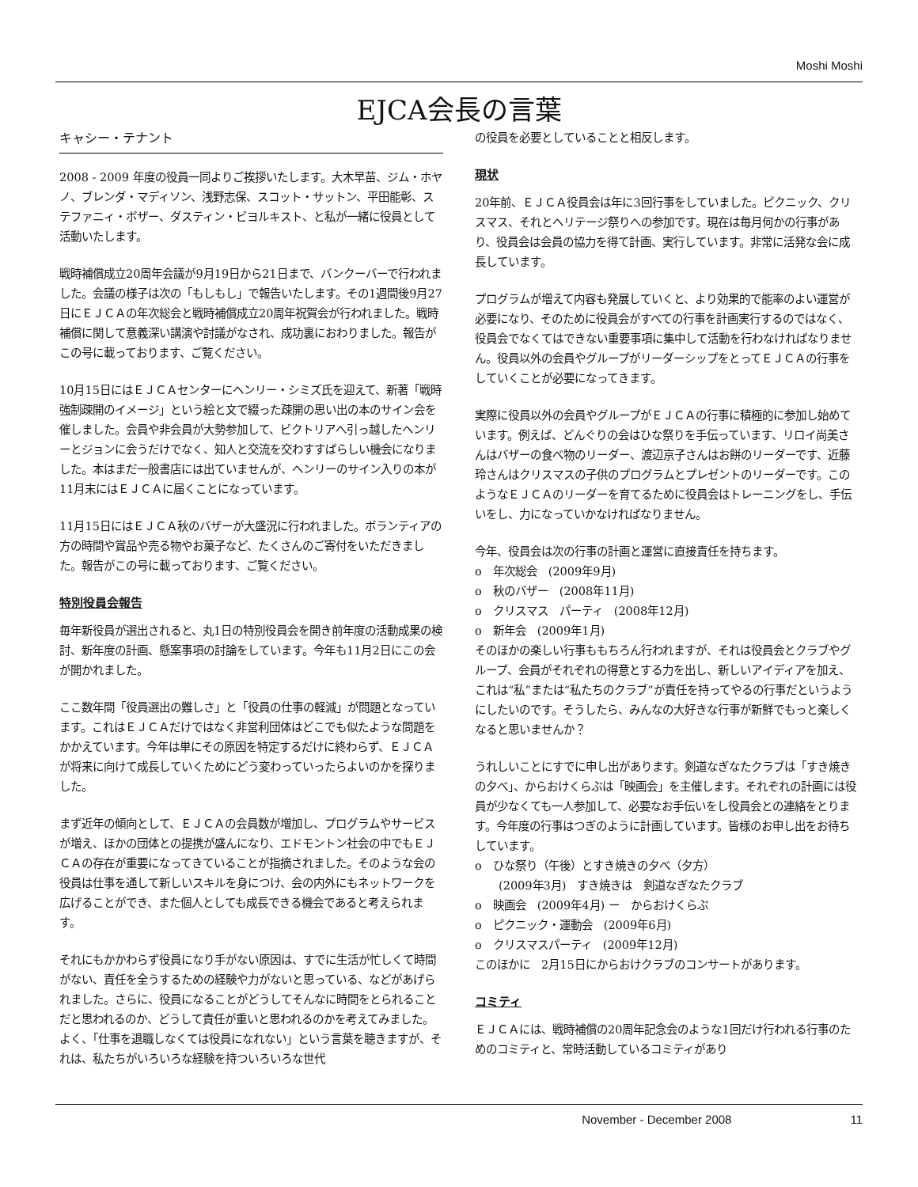Moshi Moshi
EJCA会長の言葉
キャシー・テナント
2008 - 2009 年度の役員一同よりご挨拶いたします。大木早苗、ジム・ホヤノ、ブレンダ・マディソン、浅野志保、スコット・サットン、平田能彰、ステファニィ・ボザー、ダスティン・ビヨルキスト、と私が一緒に役員として活動いたします。
戦時補償成立20周年会議が9月19日から21日まで、バンクーバーで行われました。会議の様子は次の「もしもし」で報告いたします。その1週間後9月27日にＥＪＣＡの年次総会と戦時補償成立20周年祝賀会が行われました。戦時補償に関して意義深い講演や討議がなされ、成功裏におわりました。報告がこの号に載っております、ご覧ください。
10月15日にはＥＪＣＡセンターにヘンリー・シミズ氏を迎えて、新著「戦時強制疎開のイメージ」という絵と文で綴った疎開の思い出の本のサイン会を催しました。会員や非会員が大勢参加して、ビクトリアへ引っ越したヘンリーとジョンに会うだけでなく、知人と交流を交わすすばらしい機会になりました。本はまだ一般書店には出ていませんが、ヘンリーのサイン入りの本が11月末にはＥＪＣＡに届くことになっています。
11月15日にはＥＪＣＡ秋のバザーが大盛況に行われました。ボランティアの方の時間や賞品や売る物やお菓子など、たくさんのご寄付をいただきました。報告がこの号に載っております、ご覧ください。
特別役員会報告
毎年新役員が選出されると、丸1日の特別役員会を開き前年度の活動成果の検討、新年度の計画、懸案事項の討論をしています。今年も11月2日にこの会が開かれました。
ここ数年間「役員選出の難しさ」と「役員の仕事の軽減」が問題となっています。これはＥＪＣＡだけではなく非営利団体はどこでも似たような問題をかかえています。今年は単にその原因を特定するだけに終わらず、ＥＪＣＡが将来に向けて成長していくためにどう変わっていったらよいのかを探りました。
まず近年の傾向として、ＥＪＣＡの会員数が増加し、プログラムやサービスが増え、ほかの団体との提携が盛んになり、エドモントン社会の中でもＥＪＣＡの存在が重要になってきていることが指摘されました。そのような会の役員は仕事を通して新しいスキルを身につけ、会の内外にもネットワークを広げることができ、また個人としても成長できる機会であると考えられます。
それにもかかわらず役員になり手がない原因は、すでに生活が忙しくて時間がない、責任を全うするための経験や力がないと思っている、などがあげられました。さらに、役員になることがどうしてそんなに時間をとられることだと思われるのか、どうして責任が重いと思われるのかを考えてみました。よく、「仕事を退職しなくては役員になれない」という言葉を聴きますが、それは、私たちがいろいろな経験を持ついろいろな世代
の役員を必要としていることと相反します。
現状
20年前、ＥＪＣＡ役員会は年に3回行事をしていました。ピクニック、クリスマス、それとヘリテージ祭りへの参加です。現在は毎月何かの行事があり、役員会は会員の協力を得て計画、実行しています。非常に活発な会に成長しています。
プログラムが増えて内容も発展していくと、より効果的で能率のよい運営が必要になり、そのために役員会がすべての行事を計画実行するのではなく、役員会でなくてはできない重要事項に集中して活動を行わなければなりません。役員以外の会員やグループがリーダーシップをとってＥＪＣＡの行事をしていくことが必要になってきます。
実際に役員以外の会員やグループがＥＪＣＡの行事に積極的に参加し始めています。例えば、どんぐりの会はひな祭りを手伝っています、リロイ尚美さんはバザーの食べ物のリーダー、渡辺京子さんはお餅のリーダーです、近藤玲さんはクリスマスの子供のプログラムとプレゼントのリーダーです。このようなＥＪＣＡのリーダーを育てるために役員会はトレーニングをし、手伝いをし、力になっていかなければなりません。
今年、役員会は次の行事の計画と運営に直接責任を持ちます。
o　年次総会　(2009年9月)
o　秋のバザー　(2008年11月)
o　クリスマス　パーティ　(2008年12月)
o　新年会　(2009年1月)
そのほかの楽しい行事ももちろん行われますが、それは役員会とクラブやグループ、会員がそれぞれの得意とする力を出し、新しいアイディアを加え、これは“私”または“私たちのクラブ”が責任を持ってやるの行事だというようにしたいのです。そうしたら、みんなの大好きな行事が新鮮でもっと楽しくなると思いませんか？
うれしいことにすでに申し出があります。剣道なぎなたクラブは「すき焼きの夕べ」、からおけくらぶは「映画会」を主催します。それぞれの計画には役員が少なくても一人参加して、必要なお手伝いをし役員会との連絡をとります。今年度の行事はつぎのように計画しています。皆様のお申し出をお待ちしています。
o　ひな祭り（午後）とすき焼きの夕べ（夕方）
(2009年3月)　すき焼きは　剣道なぎなたクラブ
o　映画会　(2009年4月) ー　からおけくらぶ
o　ピクニック・運動会　(2009年6月)
o　クリスマスパーティ　(2009年12月)
このほかに　2月15日にからおけクラブのコンサートがあります。
コミティ
ＥＪＣＡには、戦時補償の20周年記念会のような1回だけ行われる行事のためのコミティと、常時活動しているコミティがあり
November - December 2008 11